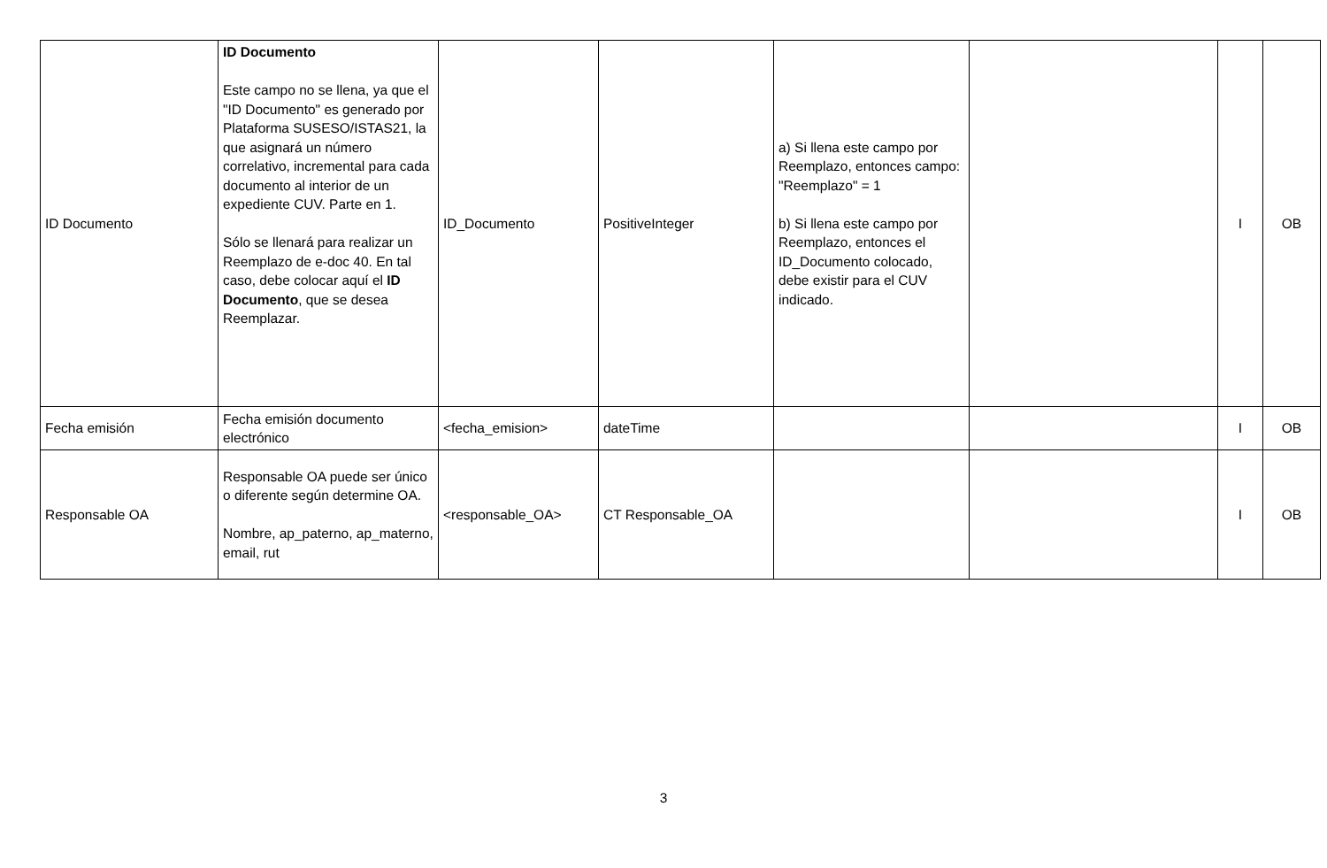| ID Documento | ID Documento Este campo no se llena, ya que el "ID Documento" es generado por Plataforma SUSESO/ISTAS21, la que asignará un número correlativo, incremental para cada documento al interior de un expediente CUV. Parte en 1. Sólo se llenará para realizar un Reemplazo de e-doc 40. En tal caso, debe colocar aquí el ID Documento , que se desea Reemplazar. | ID_Documento | PositiveInteger | a) Si llena este campo por Reemplazo, entonces campo: "Reemplazo" = 1 b) Si llena este campo por Reemplazo, entonces el ID_Documento colocado, debe existir para el CUV indicado. | | I | OB |
| Fecha emisión | Fecha emisión documento electrónico | <fecha_emision> | dateTime | | | I | OB |
| Responsable OA | Responsable OA puede ser único o diferente según determine OA. Nombre, ap_paterno, ap_materno, email, rut | <responsable_OA> | CT Responsable_OA | | | I | OB |
3